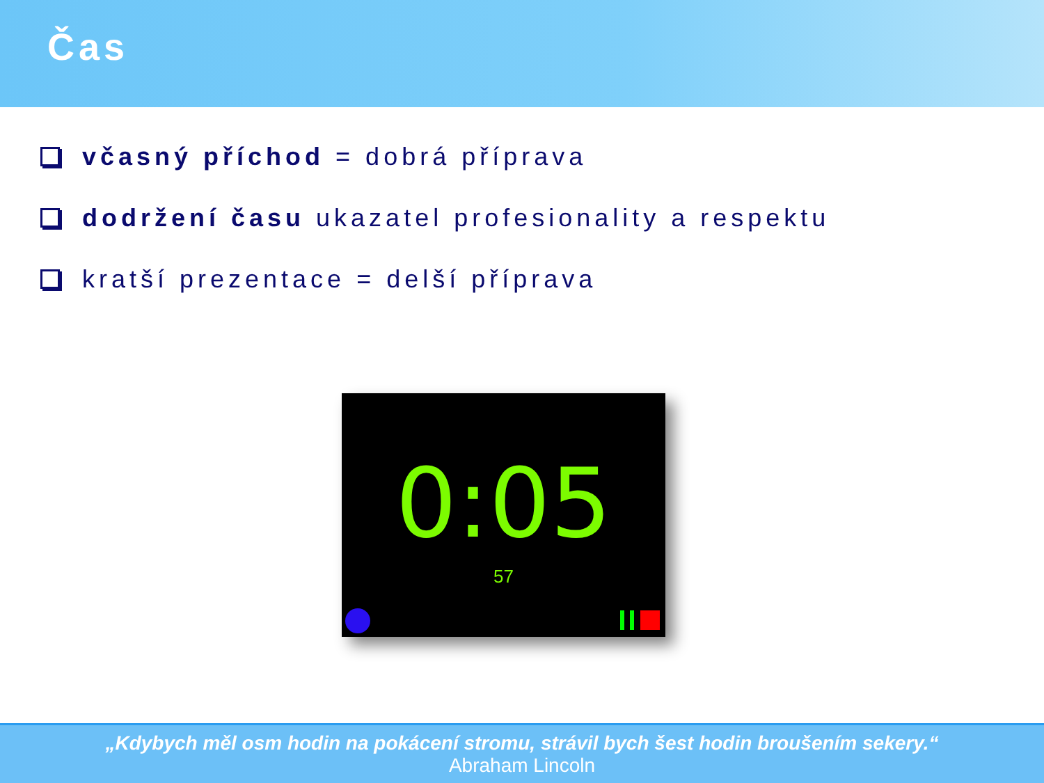Čas
včasný příchod = dobrá příprava
dodržení času ukazatel profesionality a respektu
kratší prezentace = delší příprava
0:05
57
„Kdybych měl osm hodin na pokácení stromu, strávil bych šest hodin broušením sekery.“
Abraham Lincoln